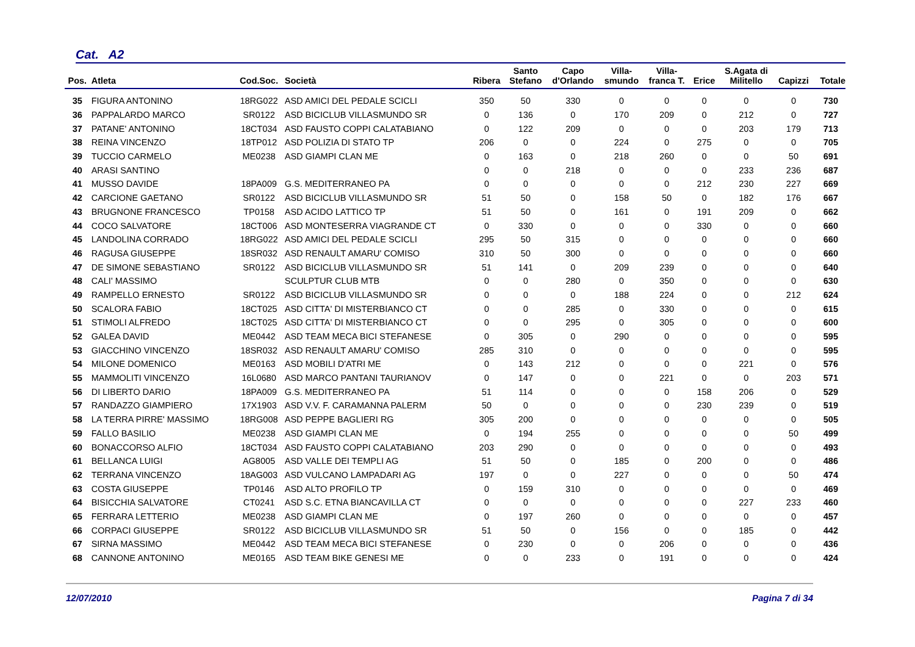Cat. A2
| Pos. | Atleta | Cod.Soc. | Società | Ribera | Santo Stefano | Capo d'Orlando | Villa- smundo | Villa- franca T. | Erice | S.Agata di Militello | Capizzi | Totale |
| --- | --- | --- | --- | --- | --- | --- | --- | --- | --- | --- | --- | --- |
| 35 | FIGURA ANTONINO | 18RG022 | ASD AMICI DEL PEDALE SCICLI | 350 | 50 | 330 | 0 | 0 | 0 | 0 | 0 | 730 |
| 36 | PAPPALARDO MARCO | SR0122 | ASD BICICLUB VILLASMUNDO SR | 0 | 136 | 0 | 170 | 209 | 0 | 212 | 0 | 727 |
| 37 | PATANE' ANTONINO | 18CT034 | ASD FAUSTO COPPI CALATABIANO | 0 | 122 | 209 | 0 | 0 | 0 | 203 | 179 | 713 |
| 38 | REINA VINCENZO | 18TP012 | ASD POLIZIA DI STATO TP | 206 | 0 | 0 | 224 | 0 | 275 | 0 | 0 | 705 |
| 39 | TUCCIO CARMELO | ME0238 | ASD GIAMPI CLAN ME | 0 | 163 | 0 | 218 | 260 | 0 | 0 | 50 | 691 |
| 40 | ARASI SANTINO | | | 0 | 0 | 218 | 0 | 0 | 0 | 233 | 236 | 687 |
| 41 | MUSSO DAVIDE | 18PA009 | G.S. MEDITERRANEO PA | 0 | 0 | 0 | 0 | 0 | 212 | 230 | 227 | 669 |
| 42 | CARCIONE GAETANO | SR0122 | ASD BICICLUB VILLASMUNDO SR | 51 | 50 | 0 | 158 | 50 | 0 | 182 | 176 | 667 |
| 43 | BRUGNONE FRANCESCO | TP0158 | ASD ACIDO LATTICO TP | 51 | 50 | 0 | 161 | 0 | 191 | 209 | 0 | 662 |
| 44 | COCO SALVATORE | 18CT006 | ASD MONTESERRA VIAGRANDE CT | 0 | 330 | 0 | 0 | 0 | 330 | 0 | 0 | 660 |
| 45 | LANDOLINA CORRADO | 18RG022 | ASD AMICI DEL PEDALE SCICLI | 295 | 50 | 315 | 0 | 0 | 0 | 0 | 0 | 660 |
| 46 | RAGUSA GIUSEPPE | 18SR032 | ASD RENAULT AMARU' COMISO | 310 | 50 | 300 | 0 | 0 | 0 | 0 | 0 | 660 |
| 47 | DE SIMONE SEBASTIANO | SR0122 | ASD BICICLUB VILLASMUNDO SR | 51 | 141 | 0 | 209 | 239 | 0 | 0 | 0 | 640 |
| 48 | CALI' MASSIMO | | SCULPTUR CLUB MTB | 0 | 0 | 280 | 0 | 350 | 0 | 0 | 0 | 630 |
| 49 | RAMPELLO ERNESTO | SR0122 | ASD BICICLUB VILLASMUNDO SR | 0 | 0 | 0 | 188 | 224 | 0 | 0 | 212 | 624 |
| 50 | SCALORA FABIO | 18CT025 | ASD CITTA' DI MISTERBIANCO CT | 0 | 0 | 285 | 0 | 330 | 0 | 0 | 0 | 615 |
| 51 | STIMOLI ALFREDO | 18CT025 | ASD CITTA' DI MISTERBIANCO CT | 0 | 0 | 295 | 0 | 305 | 0 | 0 | 0 | 600 |
| 52 | GALEA DAVID | ME0442 | ASD TEAM MECA BICI STEFANESE | 0 | 305 | 0 | 290 | 0 | 0 | 0 | 0 | 595 |
| 53 | GIACCHINO VINCENZO | 18SR032 | ASD RENAULT AMARU' COMISO | 285 | 310 | 0 | 0 | 0 | 0 | 0 | 0 | 595 |
| 54 | MILONE DOMENICO | ME0163 | ASD MOBILI D'ATRI ME | 0 | 143 | 212 | 0 | 0 | 0 | 221 | 0 | 576 |
| 55 | MAMMOLITI VINCENZO | 16L0680 | ASD MARCO PANTANI TAURIANOV | 0 | 147 | 0 | 0 | 221 | 0 | 0 | 203 | 571 |
| 56 | DI LIBERTO DARIO | 18PA009 | G.S. MEDITERRANEO PA | 51 | 114 | 0 | 0 | 0 | 158 | 206 | 0 | 529 |
| 57 | RANDAZZO GIAMPIERO | 17X1903 | ASD V.V. F. CARAMANNA PALERM | 50 | 0 | 0 | 0 | 0 | 230 | 239 | 0 | 519 |
| 58 | LA TERRA PIRRE' MASSIMO | 18RG008 | ASD PEPPE BAGLIERI RG | 305 | 200 | 0 | 0 | 0 | 0 | 0 | 0 | 505 |
| 59 | FALLO BASILIO | ME0238 | ASD GIAMPI CLAN ME | 0 | 194 | 255 | 0 | 0 | 0 | 0 | 50 | 499 |
| 60 | BONACCORSO ALFIO | 18CT034 | ASD FAUSTO COPPI CALATABIANO | 203 | 290 | 0 | 0 | 0 | 0 | 0 | 0 | 493 |
| 61 | BELLANCA LUIGI | AG8005 | ASD VALLE DEI TEMPLI AG | 51 | 50 | 0 | 185 | 0 | 200 | 0 | 0 | 486 |
| 62 | TERRANA VINCENZO | 18AG003 | ASD VULCANO LAMPADARI AG | 197 | 0 | 0 | 227 | 0 | 0 | 0 | 50 | 474 |
| 63 | COSTA GIUSEPPE | TP0146 | ASD ALTO PROFILO TP | 0 | 159 | 310 | 0 | 0 | 0 | 0 | 0 | 469 |
| 64 | BISICCHIA SALVATORE | CT0241 | ASD S.C. ETNA BIANCAVILLA CT | 0 | 0 | 0 | 0 | 0 | 0 | 227 | 233 | 460 |
| 65 | FERRARA LETTERIO | ME0238 | ASD GIAMPI CLAN ME | 0 | 197 | 260 | 0 | 0 | 0 | 0 | 0 | 457 |
| 66 | CORPACI GIUSEPPE | SR0122 | ASD BICICLUB VILLASMUNDO SR | 51 | 50 | 0 | 156 | 0 | 0 | 185 | 0 | 442 |
| 67 | SIRNA MASSIMO | ME0442 | ASD TEAM MECA BICI STEFANESE | 0 | 230 | 0 | 0 | 206 | 0 | 0 | 0 | 436 |
| 68 | CANNONE ANTONINO | ME0165 | ASD TEAM BIKE GENESI ME | 0 | 0 | 233 | 0 | 191 | 0 | 0 | 0 | 424 |
12/07/2010 Pagina 7 di 34